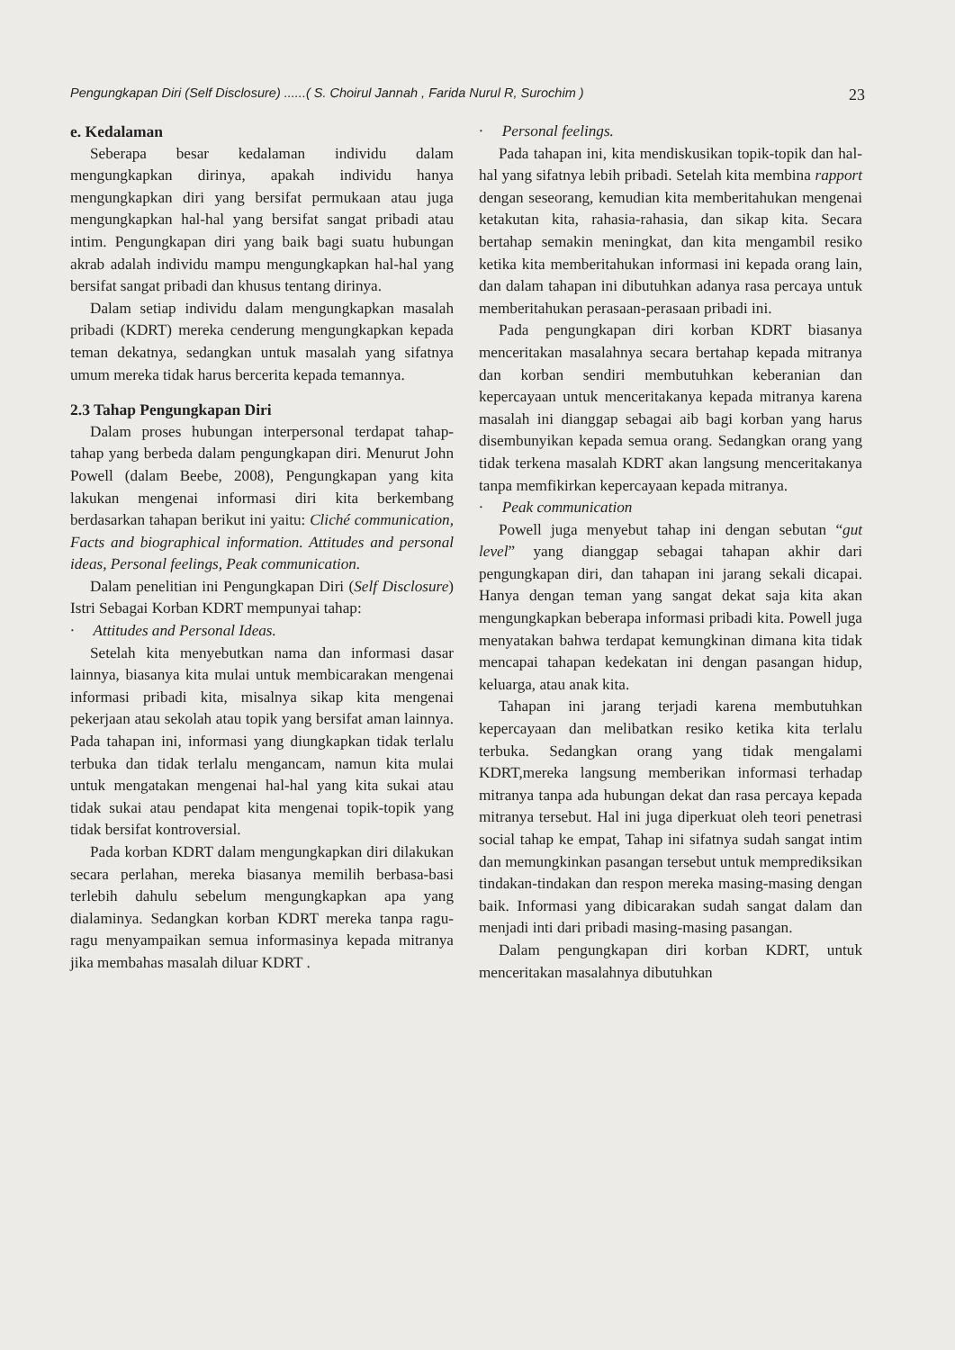Pengungkapan Diri (Self Disclosure) ......( S. Choirul Jannah , Farida Nurul R, Surochim ) 23
e. Kedalaman
Seberapa besar kedalaman individu dalam mengungkapkan dirinya, apakah individu hanya mengungkapkan diri yang bersifat permukaan atau juga mengungkapkan hal-hal yang bersifat sangat pribadi atau intim. Pengungkapan diri yang baik bagi suatu hubungan akrab adalah individu mampu mengungkapkan hal-hal yang bersifat sangat pribadi dan khusus tentang dirinya.
Dalam setiap individu dalam mengungkapkan masalah pribadi (KDRT) mereka cenderung mengungkapkan kepada teman dekatnya, sedangkan untuk masalah yang sifatnya umum mereka tidak harus bercerita kepada temannya.
2.3 Tahap Pengungkapan Diri
Dalam proses hubungan interpersonal terdapat tahap-tahap yang berbeda dalam pengungkapan diri. Menurut John Powell (dalam Beebe, 2008), Pengungkapan yang kita lakukan mengenai informasi diri kita berkembang berdasarkan tahapan berikut ini yaitu: Cliché communication, Facts and biographical information. Attitudes and personal ideas, Personal feelings, Peak communication.
Dalam penelitian ini Pengungkapan Diri (Self Disclosure) Istri Sebagai Korban KDRT mempunyai tahap:
· Attitudes and Personal Ideas.
Setelah kita menyebutkan nama dan informasi dasar lainnya, biasanya kita mulai untuk membicarakan mengenai informasi pribadi kita, misalnya sikap kita mengenai pekerjaan atau sekolah atau topik yang bersifat aman lainnya. Pada tahapan ini, informasi yang diungkapkan tidak terlalu terbuka dan tidak terlalu mengancam, namun kita mulai untuk mengatakan mengenai hal-hal yang kita sukai atau tidak sukai atau pendapat kita mengenai topik-topik yang tidak bersifat kontroversial.
Pada korban KDRT dalam mengungkapkan diri dilakukan secara perlahan, mereka biasanya memilih berbasa-basi terlebih dahulu sebelum mengungkapkan apa yang dialaminya. Sedangkan korban KDRT mereka tanpa ragu-ragu menyampaikan semua informasinya kepada mitranya jika membahas masalah diluar KDRT .
· Personal feelings.
Pada tahapan ini, kita mendiskusikan topik-topik dan hal-hal yang sifatnya lebih pribadi. Setelah kita membina rapport dengan seseorang, kemudian kita memberitahukan mengenai ketakutan kita, rahasia-rahasia, dan sikap kita. Secara bertahap semakin meningkat, dan kita mengambil resiko ketika kita memberitahukan informasi ini kepada orang lain, dan dalam tahapan ini dibutuhkan adanya rasa percaya untuk memberitahukan perasaan-perasaan pribadi ini.
Pada pengungkapan diri korban KDRT biasanya menceritakan masalahnya secara bertahap kepada mitranya dan korban sendiri membutuhkan keberanian dan kepercayaan untuk menceritakanya kepada mitranya karena masalah ini dianggap sebagai aib bagi korban yang harus disembunyikan kepada semua orang. Sedangkan orang yang tidak terkena masalah KDRT akan langsung menceritakanya tanpa memfikirkan kepercayaan kepada mitranya.
· Peak communication
Powell juga menyebut tahap ini dengan sebutan “gut level” yang dianggap sebagai tahapan akhir dari pengungkapan diri, dan tahapan ini jarang sekali dicapai. Hanya dengan teman yang sangat dekat saja kita akan mengungkapkan beberapa informasi pribadi kita. Powell juga menyatakan bahwa terdapat kemungkinan dimana kita tidak mencapai tahapan kedekatan ini dengan pasangan hidup, keluarga, atau anak kita.
Tahapan ini jarang terjadi karena membutuhkan kepercayaan dan melibatkan resiko ketika kita terlalu terbuka. Sedangkan orang yang tidak mengalami KDRT,mereka langsung memberikan informasi terhadap mitranya tanpa ada hubungan dekat dan rasa percaya kepada mitranya tersebut. Hal ini juga diperkuat oleh teori penetrasi social tahap ke empat, Tahap ini sifatnya sudah sangat intim dan memungkinkan pasangan tersebut untuk memprediksikan tindakan-tindakan dan respon mereka masing-masing dengan baik. Informasi yang dibicarakan sudah sangat dalam dan menjadi inti dari pribadi masing-masing pasangan.
Dalam pengungkapan diri korban KDRT, untuk menceritakan masalahnya dibutuhkan